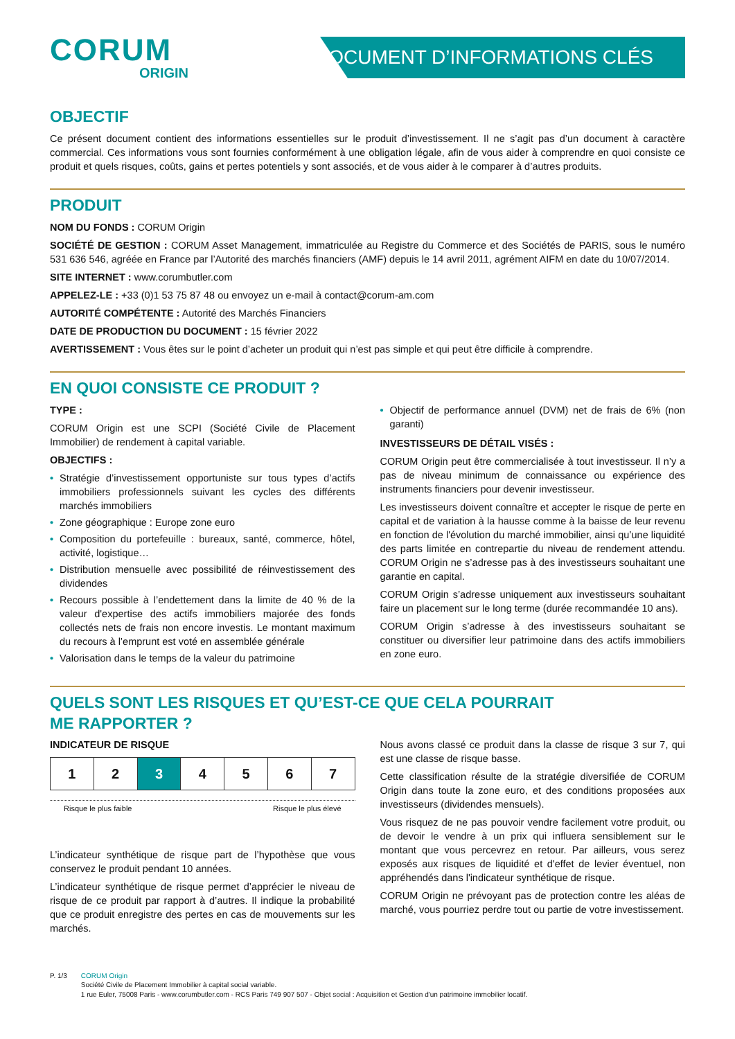CORUM
ORIGIN
DOCUMENT D’INFORMATIONS CLÉS
OBJECTIF
Ce présent document contient des informations essentielles sur le produit d’investissement. Il ne s’agit pas d’un document à caractère commercial. Ces informations vous sont fournies conformément à une obligation légale, afin de vous aider à comprendre en quoi consiste ce produit et quels risques, coûts, gains et pertes potentiels y sont associés, et de vous aider à le comparer à d’autres produits.
PRODUIT
NOM DU FONDS : CORUM Origin
SOCIÉTÉ DE GESTION : CORUM Asset Management, immatriculée au Registre du Commerce et des Sociétés de PARIS, sous le numéro 531 636 546, agréée en France par l’Autorité des marchés financiers (AMF) depuis le 14 avril 2011, agrément AIFM en date du 10/07/2014.
SITE INTERNET : www.corumbutler.com
APPELEZ-LE : +33 (0)1 53 75 87 48 ou envoyez un e-mail à contact@corum-am.com
AUTORITÉ COMPÉTENTE : Autorité des Marchés Financiers
DATE DE PRODUCTION DU DOCUMENT : 15 février 2022
AVERTISSEMENT : Vous êtes sur le point d’acheter un produit qui n’est pas simple et qui peut être difficile à comprendre.
EN QUOI CONSISTE CE PRODUIT ?
TYPE :
CORUM Origin est une SCPI (Société Civile de Placement Immobilier) de rendement à capital variable.
OBJECTIFS :
• Stratégie d’investissement opportuniste sur tous types d’actifs immobiliers professionnels suivant les cycles des différents marchés immobiliers
• Zone géographique : Europe zone euro
• Composition du portefeuille : bureaux, santé, commerce, hôtel, activité, logistique…
• Distribution mensuelle avec possibilité de réinvestissement des dividendes
• Recours possible à l’endettement dans la limite de 40 % de la valeur d'expertise des actifs immobiliers majorée des fonds collectés nets de frais non encore investis. Le montant maximum du recours à l’emprunt est voté en assemblée générale
• Valorisation dans le temps de la valeur du patrimoine
• Objectif de performance annuel (DVM) net de frais de 6% (non garanti)
INVESTISSEURS DE DÉTAIL VISÉS :
CORUM Origin peut être commercialisée à tout investisseur. Il n’y a pas de niveau minimum de connaissance ou expérience des instruments financiers pour devenir investisseur.
Les investisseurs doivent connaître et accepter le risque de perte en capital et de variation à la hausse comme à la baisse de leur revenu en fonction de l'évolution du marché immobilier, ainsi qu’une liquidité des parts limitée en contrepartie du niveau de rendement attendu. CORUM Origin ne s’adresse pas à des investisseurs souhaitant une garantie en capital.
CORUM Origin s’adresse uniquement aux investisseurs souhaitant faire un placement sur le long terme (durée recommandée 10 ans).
CORUM Origin s’adresse à des investisseurs souhaitant se constituer ou diversifier leur patrimoine dans des actifs immobiliers en zone euro.
QUELS SONT LES RISQUES ET QU’EST-CE QUE CELA POURRAIT
ME RAPPORTER ?
INDICATEUR DE RISQUE
| 1 | 2 | 3 | 4 | 5 | 6 | 7 |
Risque le plus faible Risque le plus élevé
L’indicateur synthétique de risque part de l’hypothèse que vous conservez le produit pendant 10 années.
L’indicateur synthétique de risque permet d’apprécier le niveau de risque de ce produit par rapport à d’autres. Il indique la probabilité que ce produit enregistre des pertes en cas de mouvements sur les marchés.
Nous avons classé ce produit dans la classe de risque 3 sur 7, qui est une classe de risque basse.
Cette classification résulte de la stratégie diversifiée de CORUM Origin dans toute la zone euro, et des conditions proposées aux investisseurs (dividendes mensuels).
Vous risquez de ne pas pouvoir vendre facilement votre produit, ou de devoir le vendre à un prix qui influera sensiblement sur le montant que vous percevrez en retour. Par ailleurs, vous serez exposés aux risques de liquidité et d'effet de levier éventuel, non appréhendés dans l'indicateur synthétique de risque.
CORUM Origin ne prévoyant pas de protection contre les aléas de marché, vous pourriez perdre tout ou partie de votre investissement.
P. 1/3 CORUM Origin
Société Civile de Placement Immobilier à capital social variable.
1 rue Euler, 75008 Paris - www.corumbutler.com - RCS Paris 749 907 507 - Objet social : Acquisition et Gestion d'un patrimoine immobilier locatif.